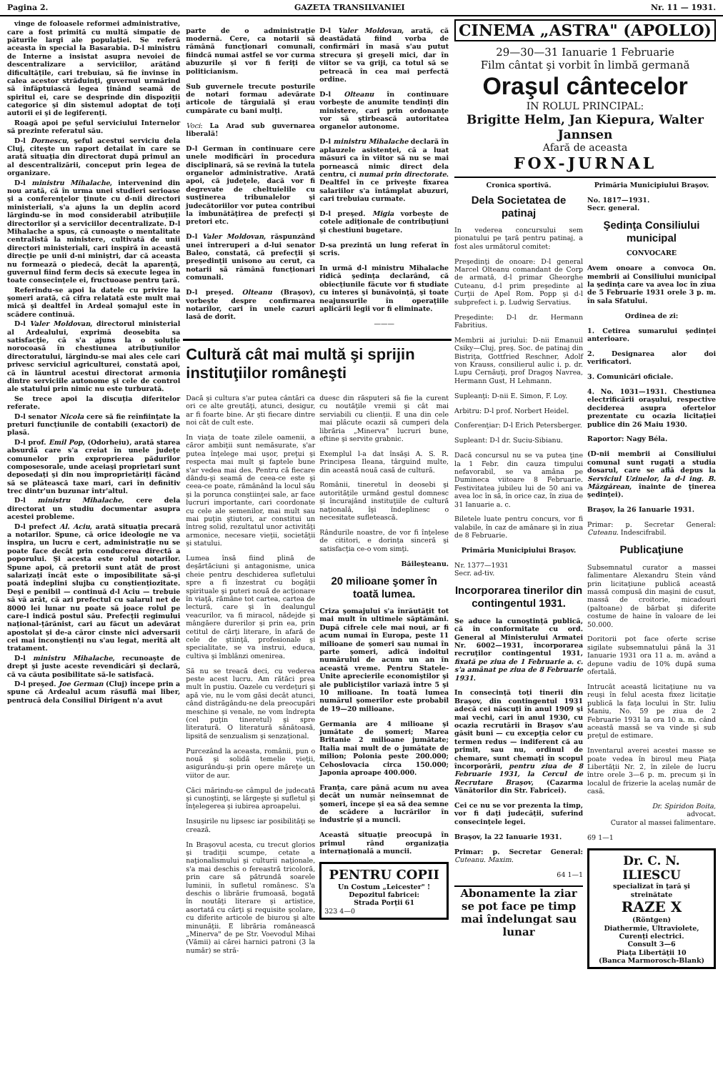Pagina 2. GAZETA TRANSILVANIEI Nr. 11 — 1931.
vinge de foloasele reformei administrative, care a fost primită cu multă simpatie de păturile largi ale populaţiei. Se referă aceasta în special la Basarabia. D-l ministru de Interne a insistat asupra nevoiei de descentralizare a serviciilor, arătând dificultăţile, cari trebuiau, să fie învinse în calea acestor străduinţi, guvernul urmărind să înfăptuiască legea ţinând seamă de spiritul ei, care se desprinde din dispoziţii categorice şi din sistemul adoptat de toţi autorii ei şi de legiferenţi.
Roagă apoi pe şeful serviciului Internelor să prezinte referatul său.
D-l Dornescu, şeful acestui serviciu dela Cluj, citeşte un raport detailat în care se arată situaţia din directorat după primul an al descentralizării, conceput prin legea de organizare.
D-l ministru Mihalache, intervenind din nou arată, că în urma unei studieri serioase şi a conferenţelor ţinute cu d-nii directori ministeriali, s'a ajuns la un deplin acord lărgindu-se în mod considerabil atribuţiile directorilor şi a serviciilor decentralizate. D-l Mihalache a spus, că cunoaşte o mentalitate centralistă la ministere, cultivată de unii directori ministeriali, cari inspiră în această direcţie pe unii d-ni miniştri, dar că aceasta nu formează o piedecă, decât la aparenţă, guvernul fiind ferm decis să execute legea în toate consecinţele ei, fructuoase pentru ţară.
Referindu-se apoi la datele cu privire la şomeri arată, că cifra relatată este mult mai mică şi dealtfel în Ardeal şomajul este în scădere continuă.
D-l Valer Moldovan, directorul ministerial al Ardealului, exprimă deosebita sa satisfacţie, că s'a ajuns la o soluţie norocoasă în chestiunea atribuţiunilor directoratului, lărgindu-se mai ales cele cari privesc serviciul agriculturei, constată apoi, că în lăuntrul acestui directorat armonia dintre serviciile autonome şi cele de control ale statului prin nimic nu este turburată.
Se trece apoi la discuţia diferitelor referate.
D-l senator Nicola cere să fie reînfiinţate la preturi funcţiunile de contabili (exactori) de plasă.
D-l prof. Emil Pop, (Odorheiu), arată starea absurdă care s'a creiat în unele judeţe comunelor prin exproprierea pădurilor composesorale, unde aceiaşi proprietari sunt deposedaţi şi din nou împroprietăriţi făcând să se plătească taxe mari, cari în definitiv trec dintr'un buzunar într'altul.
D-l ministru Mihalache, cere dela directorat un studiu documentar asupra acestei probleme.
D-l prefect Al. Aciu, arată situaţia precară a notarilor. Spune, că orice ideologie ne va inspira, un lucru e cert, administraţie nu se poate face decât prin conducerea directă a poporului. Şi acesta este rolul notarilor. Spune apoi, că pretorii sunt atât de prost salarizaţi încât este o imposibilitate să-şi poată îndeplini slujba cu conştienţiozitate. Deşi e penibil — continuă d-l Aciu — trebuie să vă arăt, că azi prefectul cu salarul net de 8000 lei lunar nu poate să joace rolul pe care-l indică postul său. Prefecţii regimului naţional-ţărănist, cari au făcut un adevărat apostolat şi de-a căror cinste nici adversarii cei mai inconştienţi nu s'au legat, merită alt tratament.
D-l ministru Mihalache, recunoaşte de drept şi juste aceste revendicări şi declară, că va căuta posibilitate să-le satisfacă.
D-l preşed. Joe German (Cluj) începe prin a spune că Ardealul acum răsuflă mai liber, pentrucă dela Consiliul Dirigent n'a avut
parte de o administraţie modernă. Cere, ca notarii să rămână funcţionari comunali, fiindcă numai astfel se vor curma abuzurile şi vor fi feriţi de politicianism.
Sub guvernele trecute posturile de notari formau adevărate articole de târguială şi erau cumpărate cu bani mulţi.
Voci: La Arad sub guvernarea liberală!
D-l German în continuare cere unele modificări în procedura disciplinară, să se revină la tutela organelor administrative. Arată apoi, că judeţele, dacă vor fi degrevate de cheltuielile cu susţinerea tribunalelor şi judecătoriilor vor putea contribui la îmbunătăţirea de prefecţi şi pretori etc.
D-l Valer Moldovan, răspunzând unei întreruperi a d-lui senator Baleo, constată, că prefecţii şi preşedinţii unisono au cerut, ca notarii să rămână funcţionari comunali.
D-l preşed. Olteanu (Braşov), vorbeşte despre confirmarea notarilor, cari în unele cazuri lasă de dorit.
D-l Valer Moldovan, arată, că deastădată fiind vorba de confirmări în masă s'au putut strecura şi greşeli mici, dar în viitor se va griji, ca totul să se petreacă în cea mai perfectă ordine.
D-l Olteanu în continuare vorbeşte de anumite tendinţi din ministere, cari prin ordonanţe vor să ştirbească autoritatea organelor autonome.
D-l ministru Mihalache declară în aplauzele asistenţei, că a luat măsuri ca în viitor să nu se mai pornească nimic direct dela centru, ci numai prin directorate. Dealtfel în ce priveşte fixarea salariilor s'a întâmplat abuzuri, cari trebuiau curmate.
D-l preşed. Migia vorbeşte de cotele adiţionale de contribuţiuni şi chestiuni bugetare.
D-sa prezintă un lung referat în scris.
In urmă d-l ministru Mihalache ridică şedinţa declarând, că obiecţiunile făcute vor fi studiate cu interes şi bunăvoinţă, şi toate neajunsurile în operaţiile aplicării legii vor fi eliminate.
———
Cultură cât mai multă şi sprijin instituţiilor româneşti
Dacă şi cultura s'ar putea cântări ca ori ce alte greutăţi, atunci, desigur, ar fi foarte bine. Ar şti fiecare dintre noi cât de cult este.
In viaţa de toate zilele oamenii, a căror ambiţii sunt nemăsurate, s'ar putea înţelege mai uşor, preţui şi respecta mai mult şi faptele bune s'ar vedea mai des. Pentru că fiecare dându-şi seamă de ceea-ce este şi ceea-ce poate, rămânând la locul său şi la porunca conştiinţei sale, ar face lucruri importante, cari coordonate cu cele ale semenilor, mai mult sau mai puţin ştiutori, ar constitui un întreg solid, rezultatul unor activităţi armonice, necesare vieţii, societăţii şi statului.
Lumea însă fiind plină de deşărtăciuni şi antagonisme, unica cheie pentru deschiderea sufletului spre a fi înzestrat cu bogăţii spirituale şi puteri nouă de acţionare în viaţă, rămâne tot cartea, cartea de lectură, care şi în dealungul veacurilor, va fi miracol, nădejde şi mângăere durerilor şi prin ea, prin cetitul de cărţi literare, în afară de cele de ştiinţă, profesionale şi specialitate, se va instrui, educa, cultiva şi îmblânzi omenirea.
Să nu se treacă deci, cu vederea peste acest lucru. Am rătăci prea mult în pustiu. Oazele cu verdeţuri şi apă vie, nu le vom găsi decât atunci, când distrăgându-ne dela preocupări meschine şi venale, ne vom îndrepta (cel puţin tineretul) şi spre literatură. O literatură sănătoasă, lipsită de senzualism şi senzaţional.
Purcezând la aceasta, românii, pun o nouă şi solidă temelie vieţii, asigurându-şi prin opere măreţe un viitor de aur.
Căci mărindu-se câmpul de judecată şi cunoştinţi, se lărgeşte şi sufletul şi înţelegerea şi iubirea aproapelui.
Insuşirile nu lipsesc iar posibilităţi se crează.
In Braşovul acesta, cu trecut glorios şi tradiţii scumpe, cetate a naţionalismului şi culturii naţionale, s'a mai deschis o fereastră tricoloră, prin care să pătrundă soarele luminii, în sufletul românesc. S'a deschis o librărie frumoasă, bogată în noutăţi literare şi artistice, asortată cu cărţi şi requisite şcolare, cu diferite articole de biurou şi alte minunăţii. E librăria românească „Minerva" de pe Str. Voevodul Mihai (Vămii) ai cărei harnici patroni (3 la număr) se stră-
duesc din răsputeri să fie la curent cu noutăţile vremii şi cât mai serviabili cu clienţii. E una din cele mai plăcute ocazii să cumperi dela librăria „Minerva" lucruri bune, eftine şi servite grabnic.
Exemplul l-a dat însăşi A. S. R. Principesa Ileana, târguind multe, din această nouă casă de cultură.
Românii, tineretul în deosebi şi autorităţile urmând gestul domnesc şi încurajând instituţiile de cultură naţională, îşi îndeplinesc o necesitate sufletească.
Rândurile noastre, de vor fi înţelese de cititori, e dorinţa sinceră şi satisfacţia ce-o vom simţi.
Băileşteanu.
20 milioane şomer în toată lumea.
Criza şomajului s'a înrăutăţit tot mai mult în ultimele săptămâni. După cifrele cele mai noui, ar fi acum numai în Europa, peste 11 milioane de şomeri sau numai în parte şomeri, adică îndoitul numărului de acum un an în această vreme. Pentru Statele-Unite aprecierile economiştilor şi ale publiciştilor variază între 5 şi 10 milioane. In toată lumea numărul şomerilor este probabil de 19—20 milioane.
Germania are 4 milioane şi jumătate de şomeri; Marea Britanie 2 milioane jumătate; Italia mai mult de o jumătate de milion; Polonia peste 200.000; Cehoslovacia circa 150.000; Japonia aproape 400.000.
Franţa, care până acum nu avea decât un număr neînsemnat de şomeri, începe şi ea să dea semne de scădere a lucrărilor în industrie şi a muncii.
Această situaţie preocupă în primul rând organizaţia internaţională a muncii.
PENTRU COPII
Un Costum „Leicester" !
Depozitul fabricei:
Strada Porţii 61
323 4—0
CINEMA „ASTRA" (APOLLO)
29—30—31 Ianuarie 1 Februarie
Film cântat şi vorbit în limbă germană
Oraşul cântecelor
IN ROLUL PRINCIPAL:
Brigitte Helm, Jan Kiepura, Walter Jannsen
Afară de aceasta
FOX-JURNAL
Cronica sportivă.
Dela Societatea de patinaj
In vederea concursului sem pionatului pe ţară pentru patinaj, a fost ales următorul comitet:
Preşedinţi de onoare: D-l general Marcel Olteanu comandant de Corp de armată, d-l primar Gheorghe Cuteanu, d-l prim preşedinte al Curţii de Apel Rom. Popp şi d-l subprefect i. p. Ludwig Servatius.
Preşedinte: D-l dr. Hermann Fabritius.
Membrii ai juriului: D-nii Emanuil Csiky—Cluj, preş. Soc. de patinaj din Bistriţa, Gottfried Reschner, Adolf von Krauss, consilierul aulic i. p. dr. Lupu Cernăuţi, prof Dragoş Navrea, Hermann Gust, H Lehmann.
Supleanţi: D-nii E. Simon, F. Loy.
Arbitru: D-l prof. Norbert Heidel.
Conferenţiar: D-l Erich Petersberger.
Supleant: D-l dr. Suciu-Sibianu.
Dacă concursul nu se va putea ţine la 1 Febr. din cauza timpului nefavorabil, se va amâna pe Dumineca viitoare 8 Februarie. Festivitatea jubileu lui de 50 ani va avea loc în să, în orice caz, în ziua de 31 Ianuarie a. c.
Biletele luate pentru concurs, vor fi valabile, în caz de amânare şi în ziua de 8 Februarie.
Primăria Municipiului Braşov.
Nr. 1377—1931
Secr. ad-tiv.
Incorporarea tinerilor din contingentul 1931.
Se aduce la cunoştinţă publică, că în conformitate cu ord. General al Ministerului Armatei Nr. 6002—1931, încorporarea recruţilor contingentul 1931, fixată pe ziua de 1 Februarie a. c. s'a amânat pe ziua de 8 Februarie 1931.
In consecinţă toţi tinerii din Braşov, din contingentul 1931 adecă cei născuţi în anul 1909 şi mai vechi, cari în anul 1930, cu ocazia recrutării în Braşov s'au găsit buni — cu excepţia celor cu termen redus — indiferent că au primit, sau nu, ordinul de chemare, sunt chemaţi în scopul încorporării, pentru ziua de 8 Februarie 1931, la Cercul de Recrutare Braşov, (Cazarma Vânătorilor din Str. Fabricei).
Cei ce nu se vor prezenta la timp, vor fi daţi judecăţii, suferind consecinţele legei.
Braşov, la 22 Ianuarie 1931.
Primar: p. Secretar General: Cuteanu. Maxim.
64 1—1
Abonamente la ziar se pot face pe timp mai îndelungat sau lunar
Primăria Municipiului Braşov.
No. 1817—1931.
Secr. general.
Şedinţa Consiliului municipal
CONVOCARE
Avem onoare a convoca On. membrii ai Consiliului municipal la şedinţa care va avea loc în ziua de 5 Februarie 1931 orele 3 p. m. în sala Sfatului.
Ordinea de zi:
1. Cetirea sumarului şedinţei anterioare.
2. Designarea alor doi verificatori.
3. Comunicări oficiale.
4. No. 1031—1931. Chestiunea electrificării oraşului, respective deciderea asupra ofertelor prezentate cu ocazia licitaţiei publice din 26 Maiu 1930.
Raportor: Nagy Béla.
(D-nii membrii ai Consiliului comunal sunt rugaţi a studia dosarul, care se află depus la Serviciul Uzinelor, la d-l ing. B. Măzgărean, înainte de ţinerea şedinţei).
Braşov, la 26 Ianuarie 1931.
Primar: p. Secretar General: Cuteanu. Indescifrabil.
Publicaţiune
Subsemnatul curator a massei falimentare Alexandru Stein vând prin licitaţiune publică această massă compusă din maşini de cusut, massă de croitorie, micadouri (paltoane) de bărbat şi diferite costume de haine în valoare de lei 50.000.
Doritorii pot face oferte scrise sigilate subsemnatului până la 31 Ianuarie 1931 ora 11 a. m. având a depune vadiu de 10% după suma ofertală.
Intrucât această licitaţiune nu va reuşi în felul acesta fixez licitaţie publică la faţa locului în Str. Iuliu Maniu, No. 59 pe ziua de 2 Februarie 1931 la ora 10 a. m. când această massă se va vinde şi sub preţul de estimare.
Inventarul averei acestei masse se poate vedea în biroul meu Piaţa Libertăţii Nr. 2, în zilele de lucru între orele 3—6 p. m. precum şi în localul de frizerie la acelaş număr de casă.
Dr. Spiridon Boita,
advocat.
Curator al massei falimentare.
69 1—1
Dr. C. N. ILIESCU
specializat în ţară şi streinătate
RAZE X
(Röntgen)
Diathermie, Ultraviolete, Curenţi electrici.
Consult 3—6
Piaţa Libertăţii 10
(Banca Marmorosch-Blank)